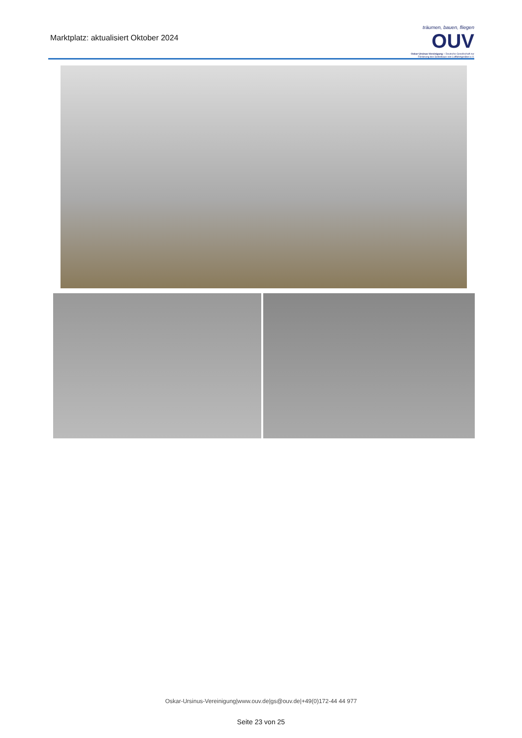Marktplatz: aktualisiert Oktober 2024
träumen, bauen, fliegen
OUV
Oskar-Ursinus-Vereinigung – Deutsche Gesellschaft zur Förderung des Selbstbaus von Luftfahrtgeräten e.V.
Oskar-Ursinus-Vereinigung|www.ouv.de|gs@ouv.de|+49(0)172-44 44 977
Seite 23 von 25